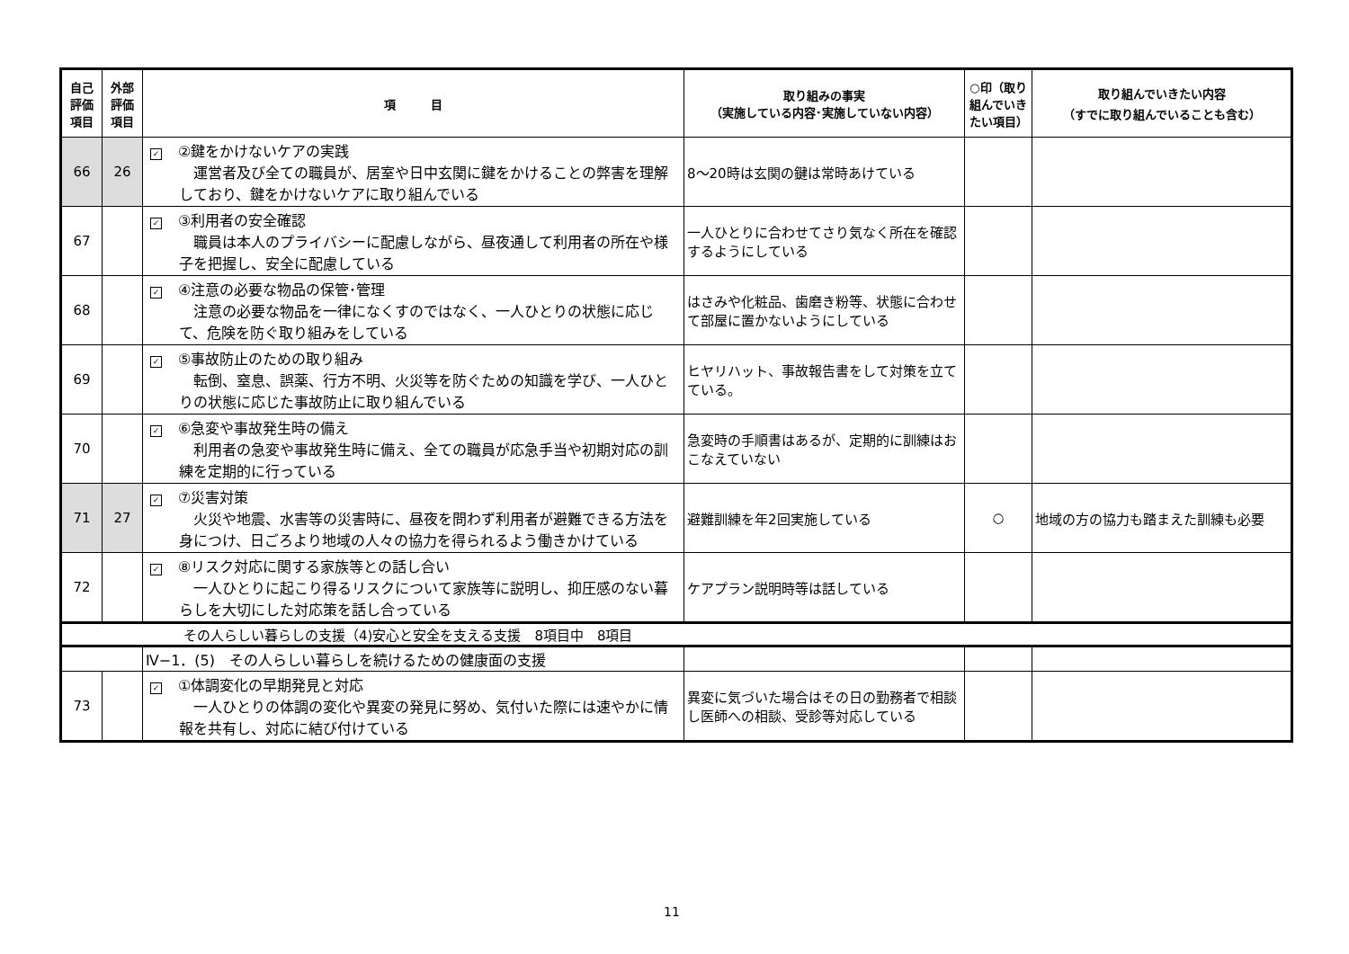| 自己 評価 項目 | 外部 評価 項目 | 項 目 | 取り組みの事実 （実施している内容･実施していない内容） | ○印（取り組んでいきたい項目） | 取り組んでいきたい内容 （すでに取り組んでいることも含む） |
| --- | --- | --- | --- | --- | --- |
| 66 | 26 | ✓ ②鍵をかけないケアの実践 運営者及び全ての職員が、居室や日中玄関に鍵をかけることの弊害を理解しており、鍵をかけないケアに取り組んでいる | 8～20時は玄関の鍵は常時あけている | | |
| 67 | | ✓ ③利用者の安全確認 職員は本人のプライバシーに配慮しながら、昼夜通して利用者の所在や様子を把握し、安全に配慮している | 一人ひとりに合わせてさり気なく所在を確認するようにしている | | |
| 68 | | ✓ ④注意の必要な物品の保管･管理 注意の必要な物品を一律になくすのではなく、一人ひとりの状態に応じて、危険を防ぐ取り組みをしている | はさみや化粧品、歯磨き粉等、状態に合わせて部屋に置かないようにしている | | |
| 69 | | ✓ ⑤事故防止のための取り組み 転倒、窒息、誤薬、行方不明、火災等を防ぐための知識を学び、一人ひとりの状態に応じた事故防止に取り組んでいる | ヒヤリハット、事故報告書をして対策を立てている。 | | |
| 70 | | ✓ ⑥急変や事故発生時の備え 利用者の急変や事故発生時に備え、全ての職員が応急手当や初期対応の訓練を定期的に行っている | 急変時の手順書はあるが、定期的に訓練はおこなえていない | | |
| 71 | 27 | ✓ ⑦災害対策 火災や地震、水害等の災害時に、昼夜を問わず利用者が避難できる方法を身につけ、日ごろより地域の人々の協力を得られるよう働きかけている | 避難訓練を年2回実施している | ○ | 地域の方の協力も踏まえた訓練も必要 |
| 72 | | ✓ ⑧リスク対応に関する家族等との話し合い 一人ひとりに起こり得るリスクについて家族等に説明し、抑圧感のない暮らしを大切にした対応策を話し合っている | ケアプラン説明時等は話している | | |
| その人らしい暮らしの支援（4)安心と安全を支える支援 8項目中 8項目 | | | | | |
| | | Ⅳ−1．(5) その人らしい暮らしを続けるための健康面の支援 | | | |
| 73 | | ✓ ①体調変化の早期発見と対応 一人ひとりの体調の変化や異変の発見に努め、気付いた際には速やかに情報を共有し、対応に結び付けている | 異変に気づいた場合はその日の勤務者で相談し医師への相談、受診等対応している | | |
11